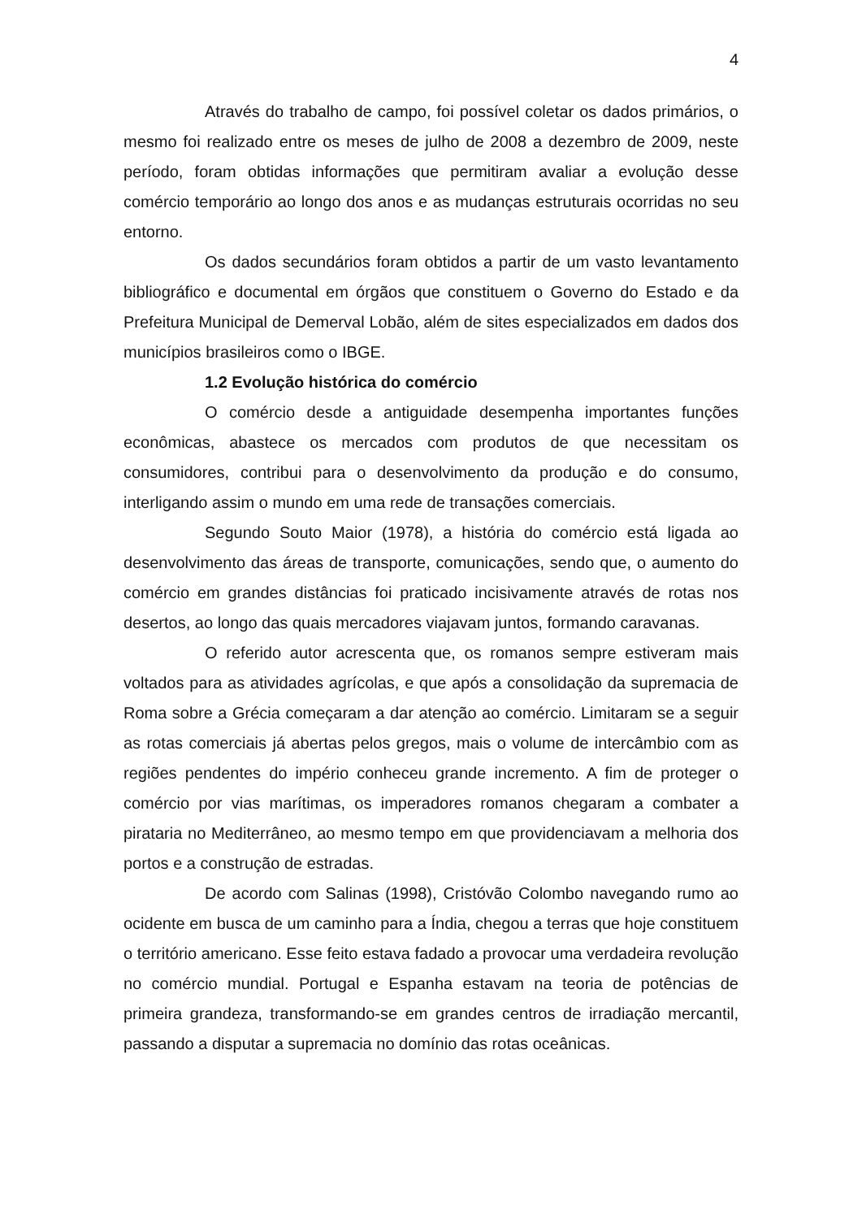4
Através do trabalho de campo, foi possível coletar os dados primários, o mesmo foi realizado entre os meses de julho de 2008 a dezembro de 2009, neste período, foram obtidas informações que permitiram avaliar a evolução desse comércio temporário ao longo dos anos e as mudanças estruturais ocorridas no seu entorno.
Os dados secundários foram obtidos a partir de um vasto levantamento bibliográfico e documental em órgãos que constituem o Governo do Estado e da Prefeitura Municipal de Demerval Lobão, além de sites especializados em dados dos municípios brasileiros como o IBGE.
1.2 Evolução histórica do comércio
O comércio desde a antiguidade desempenha importantes funções econômicas, abastece os mercados com produtos de que necessitam os consumidores, contribui para o desenvolvimento da produção e do consumo, interligando assim o mundo em uma rede de transações comerciais.
Segundo Souto Maior (1978), a história do comércio está ligada ao desenvolvimento das áreas de transporte, comunicações, sendo que, o aumento do comércio em grandes distâncias foi praticado incisivamente através de rotas nos desertos, ao longo das quais mercadores viajavam juntos, formando caravanas.
O referido autor acrescenta que, os romanos sempre estiveram mais voltados para as atividades agrícolas, e que após a consolidação da supremacia de Roma sobre a Grécia começaram a dar atenção ao comércio. Limitaram se a seguir as rotas comerciais já abertas pelos gregos, mais o volume de intercâmbio com as regiões pendentes do império conheceu grande incremento. A fim de proteger o comércio por vias marítimas, os imperadores romanos chegaram a combater a pirataria no Mediterrâneo, ao mesmo tempo em que providenciavam a melhoria dos portos e a construção de estradas.
De acordo com Salinas (1998), Cristóvão Colombo navegando rumo ao ocidente em busca de um caminho para a Índia, chegou a terras que hoje constituem o território americano. Esse feito estava fadado a provocar uma verdadeira revolução no comércio mundial. Portugal e Espanha estavam na teoria de potências de primeira grandeza, transformando-se em grandes centros de irradiação mercantil, passando a disputar a supremacia no domínio das rotas oceânicas.